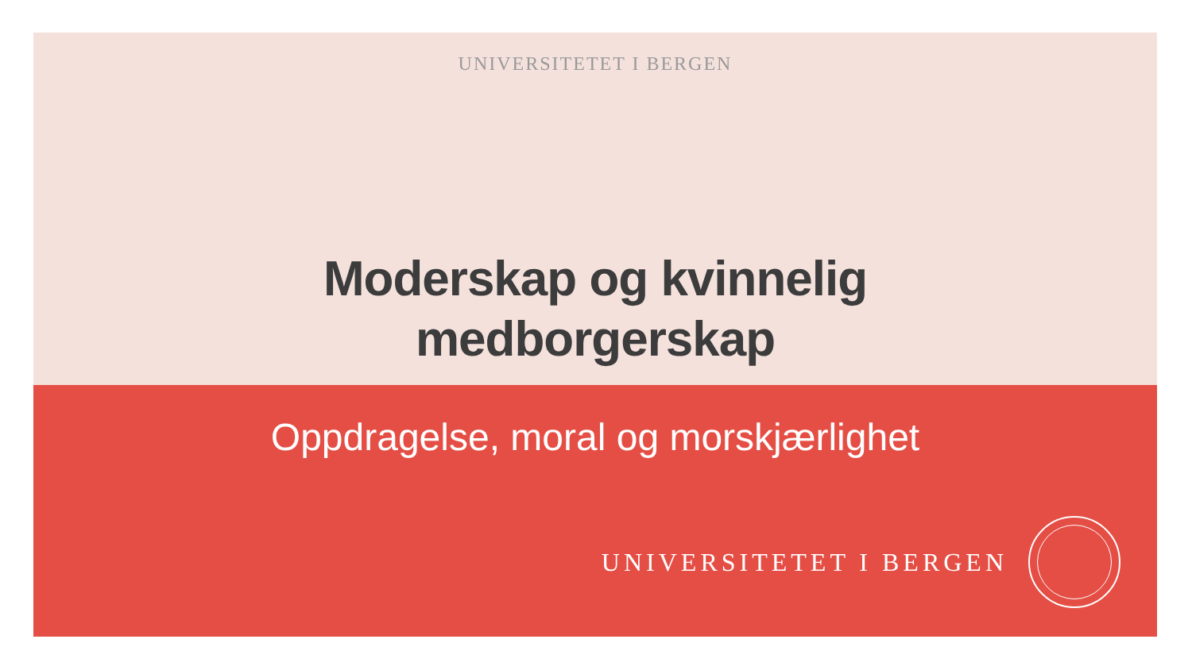UNIVERSITETET I BERGEN
Moderskap og kvinnelig
medborgerskap
Oppdragelse, moral og morskjærlighet
UNIVERSITETET I BERGEN